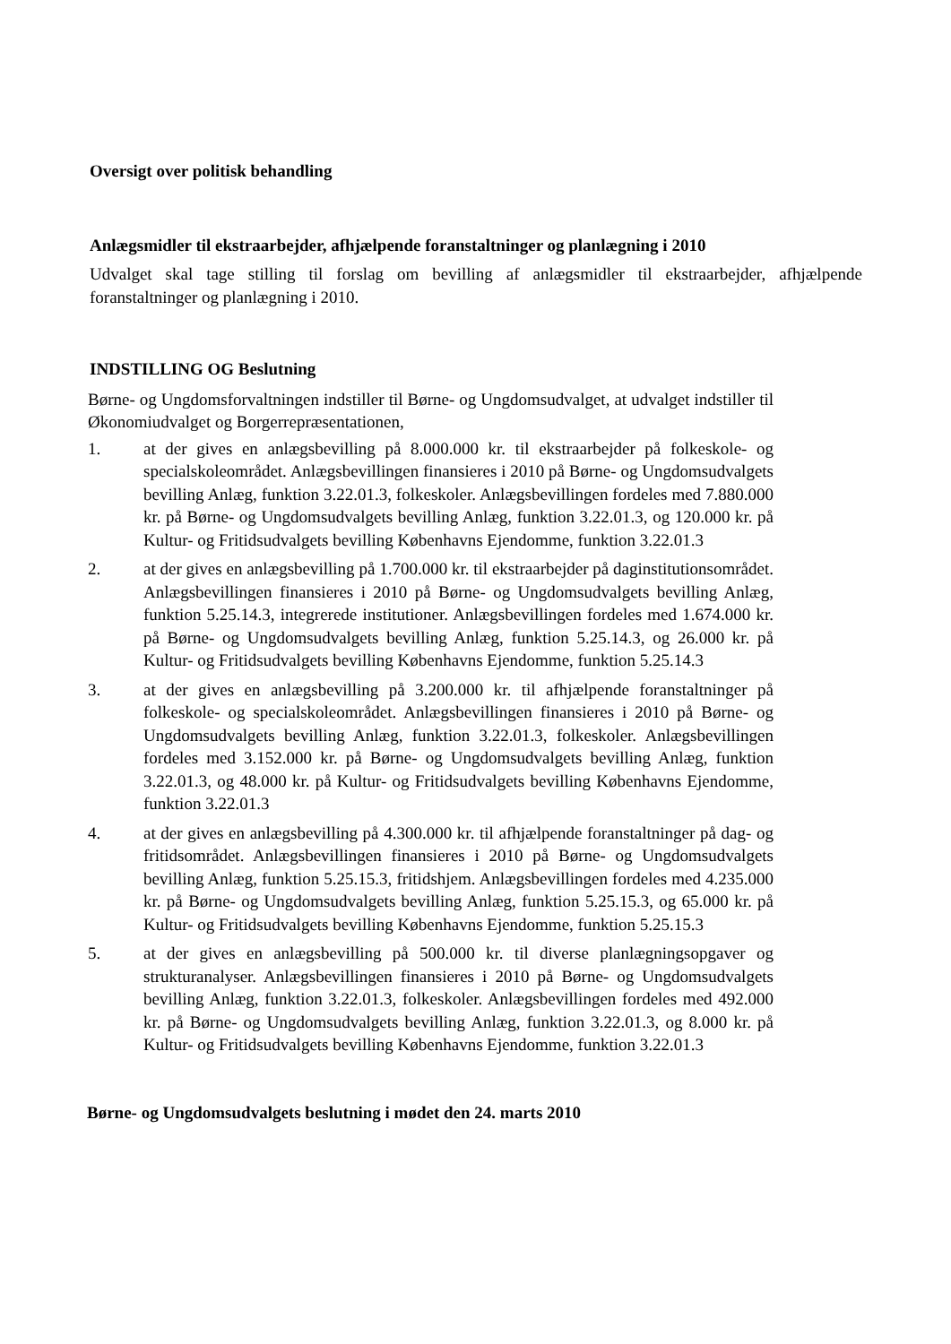Oversigt over politisk behandling
Anlægsmidler til ekstraarbejder, afhjælpende foranstaltninger og planlægning i 2010
Udvalget skal tage stilling til forslag om bevilling af anlægsmidler til ekstraarbejder, afhjælpende foranstaltninger og planlægning i 2010.
INDSTILLING OG Beslutning
Børne- og Ungdomsforvaltningen indstiller til Børne- og Ungdomsudvalget, at udvalget indstiller til Økonomiudvalget og Borgerrepræsentationen,
1. at der gives en anlægsbevilling på 8.000.000 kr. til ekstraarbejder på folkeskole- og specialskoleområdet. Anlægsbevillingen finansieres i 2010 på Børne- og Ungdomsudvalgets bevilling Anlæg, funktion 3.22.01.3, folkeskoler. Anlægsbevillingen fordeles med 7.880.000 kr. på Børne- og Ungdomsudvalgets bevilling Anlæg, funktion 3.22.01.3, og 120.000 kr. på Kultur- og Fritidsudvalgets bevilling Københavns Ejendomme, funktion 3.22.01.3
2. at der gives en anlægsbevilling på 1.700.000 kr. til ekstraarbejder på daginstitutionsområdet. Anlægsbevillingen finansieres i 2010 på Børne- og Ungdomsudvalgets bevilling Anlæg, funktion 5.25.14.3, integrerede institutioner. Anlægsbevillingen fordeles med 1.674.000 kr. på Børne- og Ungdomsudvalgets bevilling Anlæg, funktion 5.25.14.3, og 26.000 kr. på Kultur- og Fritidsudvalgets bevilling Københavns Ejendomme, funktion 5.25.14.3
3. at der gives en anlægsbevilling på 3.200.000 kr. til afhjælpende foranstaltninger på folkeskole- og specialskoleområdet. Anlægsbevillingen finansieres i 2010 på Børne- og Ungdomsudvalgets bevilling Anlæg, funktion 3.22.01.3, folkeskoler. Anlægsbevillingen fordeles med 3.152.000 kr. på Børne- og Ungdomsudvalgets bevilling Anlæg, funktion 3.22.01.3, og 48.000 kr. på Kultur- og Fritidsudvalgets bevilling Københavns Ejendomme, funktion 3.22.01.3
4. at der gives en anlægsbevilling på 4.300.000 kr. til afhjælpende foranstaltninger på dag- og fritidsområdet. Anlægsbevillingen finansieres i 2010 på Børne- og Ungdomsudvalgets bevilling Anlæg, funktion 5.25.15.3, fritidshjem. Anlægsbevillingen fordeles med 4.235.000 kr. på Børne- og Ungdomsudvalgets bevilling Anlæg, funktion 5.25.15.3, og 65.000 kr. på Kultur- og Fritidsudvalgets bevilling Københavns Ejendomme, funktion 5.25.15.3
5. at der gives en anlægsbevilling på 500.000 kr. til diverse planlægningsopgaver og strukturanalyser. Anlægsbevillingen finansieres i 2010 på Børne- og Ungdomsudvalgets bevilling Anlæg, funktion 3.22.01.3, folkeskoler. Anlægsbevillingen fordeles med 492.000 kr. på Børne- og Ungdomsudvalgets bevilling Anlæg, funktion 3.22.01.3, og 8.000 kr. på Kultur- og Fritidsudvalgets bevilling Københavns Ejendomme, funktion 3.22.01.3
Børne- og Ungdomsudvalgets beslutning i mødet den 24. marts 2010